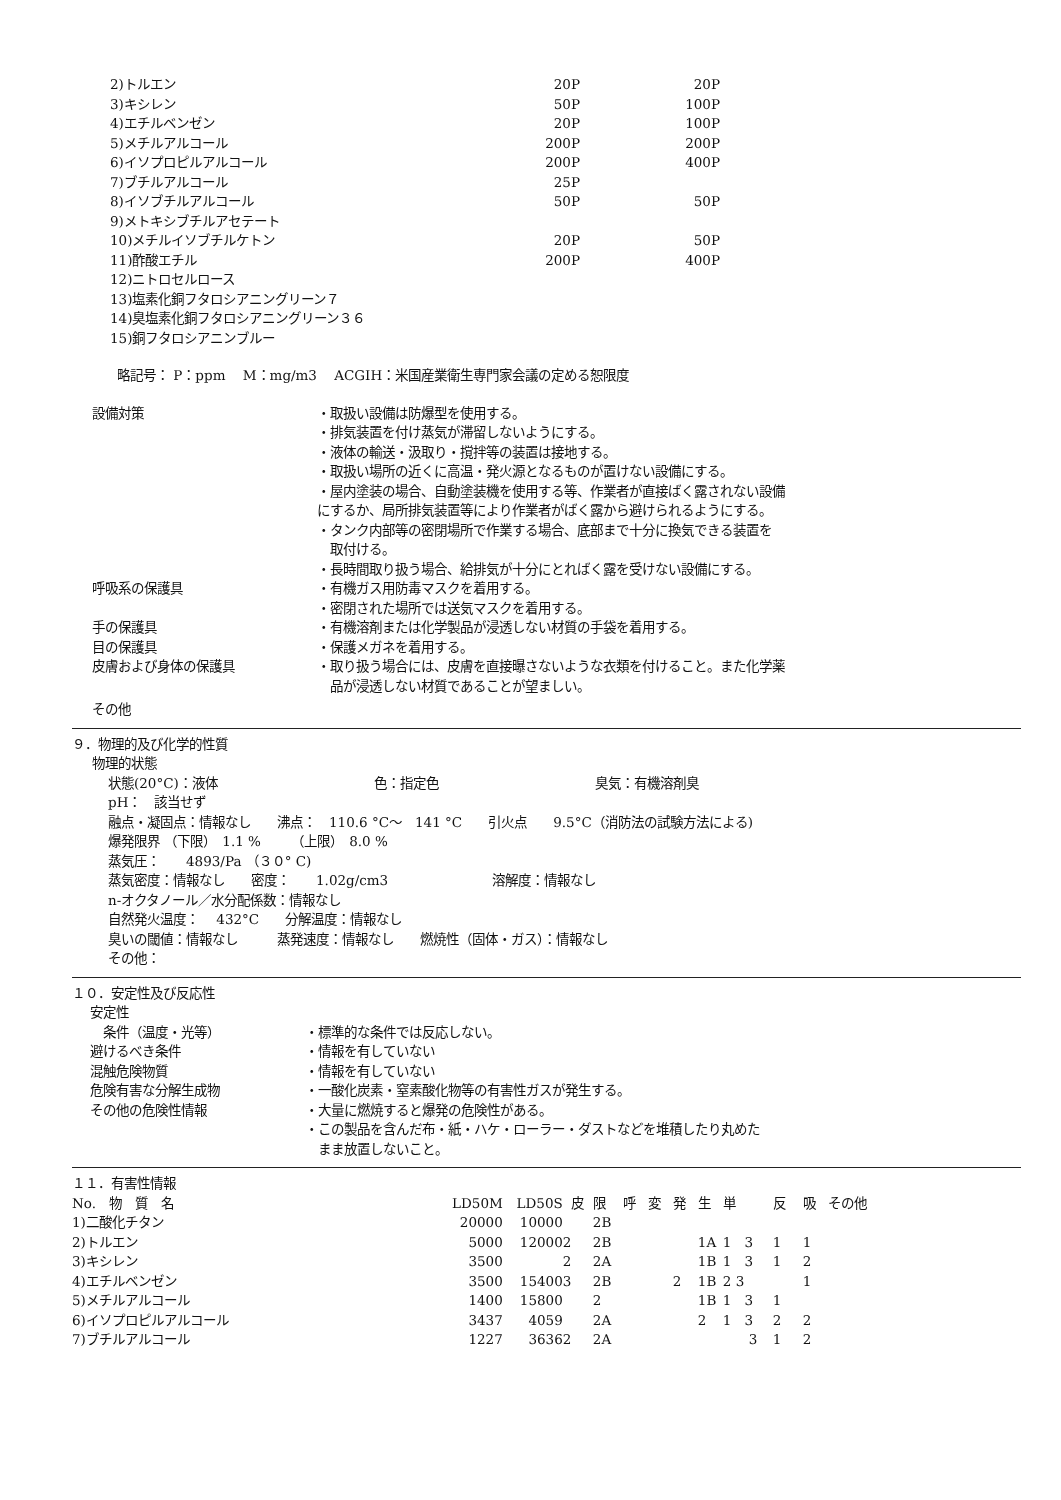| 2)トルエン | 20P | 20P |
| 3)キシレン | 50P | 100P |
| 4)エチルベンゼン | 20P | 100P |
| 5)メチルアルコール | 200P | 200P |
| 6)イソプロピルアルコール | 200P | 400P |
| 7)ブチルアルコール | 25P | |
| 8)イソブチルアルコール | 50P | 50P |
| 9)メトキシブチルアセテート | | |
| 10)メチルイソブチルケトン | 20P | 50P |
| 11)酢酸エチル | 200P | 400P |
| 12)ニトロセルロース | | |
| 13)塩素化銅フタロシアニングリーン７ | | |
| 14)臭塩素化銅フタロシアニングリーン３６ | | |
| 15)銅フタロシアニンブルー | | |
略記号： P：ppm　 M：mg/m3　 ACGIH：米国産業衛生専門家会議の定める恕限度
設備対策 ・取扱い設備は防爆型を使用する。
・排気装置を付け蒸気が滞留しないようにする。
・液体の輸送・汲取り・撹拌等の装置は接地する。
・取扱い場所の近くに高温・発火源となるものが置けない設備にする。
・屋内塗装の場合、自動塗装機を使用する等、作業者が直接ばく露されない設備
にするか、局所排気装置等により作業者がばく露から避けられるようにする。
・タンク内部等の密閉場所で作業する場合、底部まで十分に換気できる装置を
　取付ける。
・長時間取り扱う場合、給排気が十分にとればく露を受けない設備にする。
呼吸系の保護具 ・有機ガス用防毒マスクを着用する。
・密閉された場所では送気マスクを着用する。
手の保護具 ・有機溶剤または化学製品が浸透しない材質の手袋を着用する。
目の保護具 ・保護メガネを着用する。
皮膚および身体の保護具 ・取り扱う場合には、皮膚を直接曝さないような衣類を付けること。また化学薬
　品が浸透しない材質であることが望ましい。
その他
９．物理的及び化学的性質
物理的状態
状態(20°C)：液体　　　　　　　　　　　　色：指定色　　　　　　　　　　　　臭気：有機溶剤臭
pH：　該当せず
融点・凝固点：情報なし　　沸点：　110.6 °C～　141 °C　　引火点　　9.5°C（消防法の試験方法による)
爆発限界 （下限）　1.1 %　　 （上限）　8.0 %
蒸気圧：　　4893/Pa （３０° C)
蒸気密度：情報なし　　密度：　　1.02g/cm3　　　　　　　　溶解度：情報なし
n-オクタノール／水分配係数：情報なし
自然発火温度：　 432°C　　分解温度：情報なし
臭いの閾値：情報なし　　　蒸発速度：情報なし　　燃焼性（固体・ガス）：情報なし
その他：
１０．安定性及び反応性
安定性
　条件（温度・光等） ・標準的な条件では反応しない。
避けるべき条件 ・情報を有していない
混触危険物質 ・情報を有していない
危険有害な分解生成物 ・一酸化炭素・窒素酸化物等の有害性ガスが発生する。
その他の危険性情報 ・大量に燃焼すると爆発の危険性がある。
・この製品を含んだ布・紙・ハケ・ローラー・ダストなどを堆積したり丸めた
　まま放置しないこと。
１１．有害性情報
| No. 物 質 名 | LD50M | LD50S | 皮 | 限 | 呼 | 変 | 発 | 生 | 単 | 反 | 吸 | その他 |
| --- | --- | --- | --- | --- | --- | --- | --- | --- | --- | --- | --- | --- |
| 1)二酸化チタン | 20000 | 10000 | | 2B | | | | | | | | |
| 2)トルエン | 5000 | 12000 | 2 | 2B | | | | 1A | 1 3 | 1 | 1 | |
| 3)キシレン | 3500 | | 2 | 2A | | | | 1B | 1 3 | 1 | 2 | |
| 4)エチルベンゼン | 3500 | 15400 | 3 | 2B | | | 2 | 1B | 2 3 | | 1 | |
| 5)メチルアルコール | 1400 | 15800 | | 2 | | | | 1B | 1 3 | 1 | | |
| 6)イソプロピルアルコール | 3437 | 4059 | | 2A | | | | 2 | 1 3 | 2 | 2 | |
| 7)ブチルアルコール | 1227 | 3636 | 2 | 2A | | | | | 3 | 1 | 2 | |